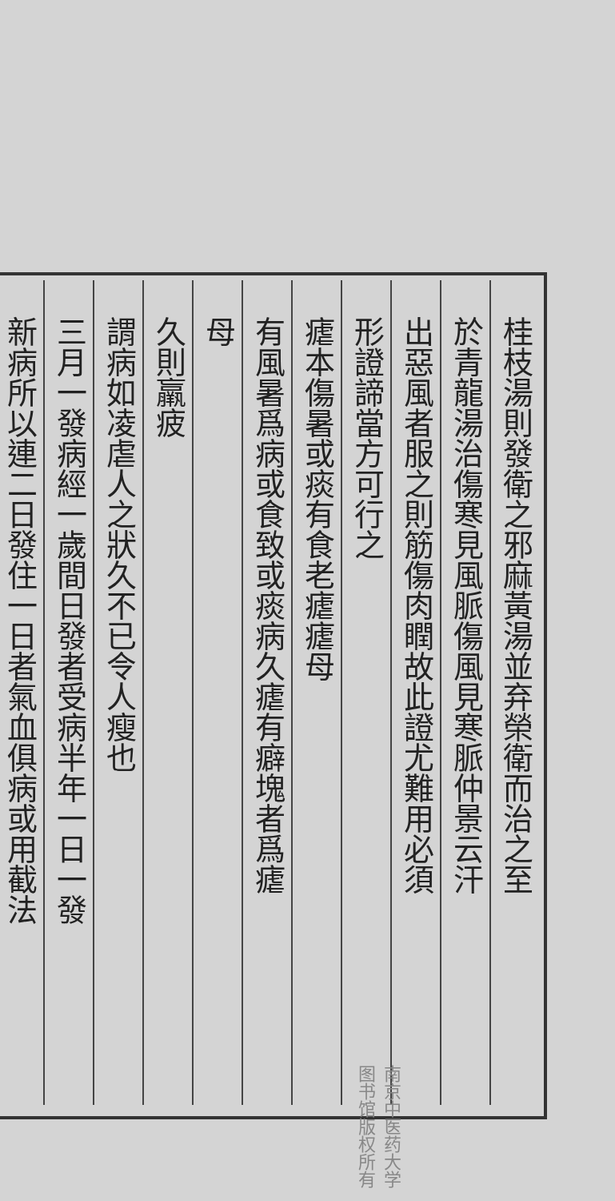桂枝湯則發衛之邪麻黃湯並弃榮衛而治之至
於青龍湯治傷寒見風脈傷風見寒脈仲景云汗
出惡風者服之則筋傷肉瞤故此證尤難用必須
形證諦當方可行之
瘧本傷暑或痰有食老瘧瘧母
有風暑爲病或食致或痰病久瘧有癖塊者爲瘧
母
久則羸疲
謂病如凌虐人之狀久不已令人瘦也
三月一發病經一歲間日發者受病半年一日一發
新病所以連二日發住一日者氣血俱病或用截法
南京中医药大学图书馆版权所有